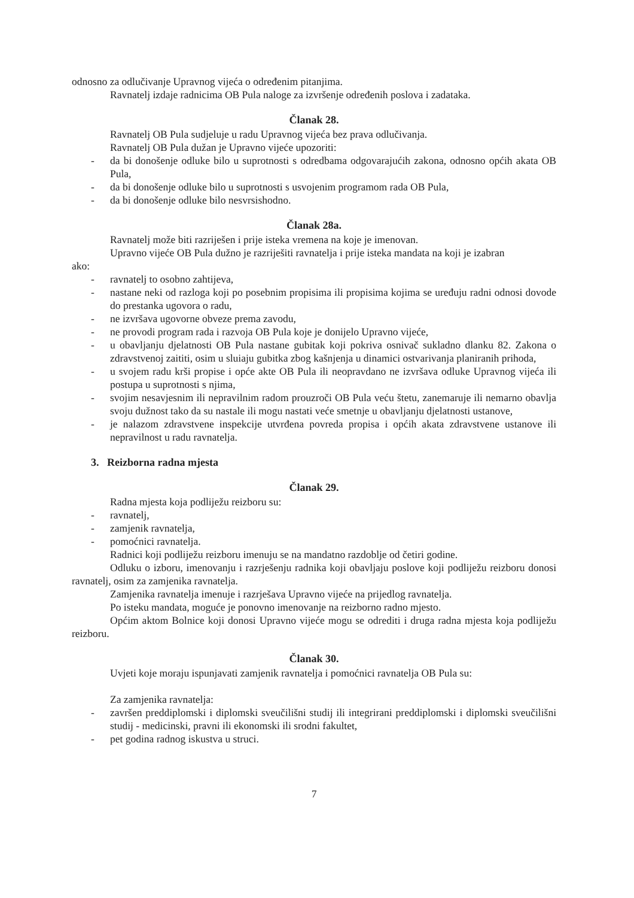odnosno za odlučivanje Upravnog vijeća o određenim pitanjima.
Ravnatelj izdaje radnicima OB Pula naloge za izvršenje određenih poslova i zadataka.
Članak 28.
Ravnatelj OB Pula sudjeluje u radu Upravnog vijeća bez prava odlučivanja.
Ravnatelj OB Pula dužan je Upravno vijeće upozoriti:
- da bi donošenje odluke bilo u suprotnosti s odredbama odgovarajućih zakona, odnosno općih akata OB Pula,
- da bi donošenje odluke bilo u suprotnosti s usvojenim programom rada OB Pula,
- da bi donošenje odluke bilo nesvrsishodno.
Članak 28a.
Ravnatelj može biti razriješen i prije isteka vremena na koje je imenovan.
Upravno vijeće OB Pula dužno je razriješiti ravnatelja i prije isteka mandata na koji je izabran
ako:
- ravnatelj to osobno zahtijeva,
- nastane neki od razloga koji po posebnim propisima ili propisima kojima se uređuju radni odnosi dovode do prestanka ugovora o radu,
- ne izvršava ugovorne obveze prema zavodu,
- ne provodi program rada i razvoja OB Pula koje je donijelo Upravno vijeće,
- u obavljanju djelatnosti OB Pula nastane gubitak koji pokriva osnivač sukladno dlanku 82. Zakona o zdravstvenoj zaititi, osim u sluiaju gubitka zbog kašnjenja u dinamici ostvarivanja planiranih prihoda,
- u svojem radu krši propise i opće akte OB Pula ili neopravdano ne izvršava odluke Upravnog vijeća ili postupa u suprotnosti s njima,
- svojim nesavjesnim ili nepravilnim radom prouzroči OB Pula veću štetu, zanemaruje ili nemarno obavlja svoju dužnost tako da su nastale ili mogu nastati veće smetnje u obavljanju djelatnosti ustanove,
- je nalazom zdravstvene inspekcije utvrđena povreda propisa i općih akata zdravstvene ustanove ili nepravilnost u radu ravnatelja.
3. Reizborna radna mjesta
Članak 29.
Radna mjesta koja podliježu reizboru su:
- ravnatelj,
- zamjenik ravnatelja,
- pomoćnici ravnatelja.
Radnici koji podliježu reizboru imenuju se na mandatno razdoblje od četiri godine.
Odluku o izboru, imenovanju i razrješenju radnika koji obavljaju poslove koji podliježu reizboru donosi ravnatelj, osim za zamjenika ravnatelja.
Zamjenika ravnatelja imenuje i razrješava Upravno vijeće na prijedlog ravnatelja.
Po isteku mandata, moguće je ponovno imenovanje na reizborno radno mjesto.
Općim aktom Bolnice koji donosi Upravno vijeće mogu se odrediti i druga radna mjesta koja podliježu reizboru.
Članak 30.
Uvjeti koje moraju ispunjavati zamjenik ravnatelja i pomoćnici ravnatelja OB Pula su:
Za zamjenika ravnatelja:
- završen preddiplomski i diplomski sveučilišni studij ili integrirani preddiplomski i diplomski sveučilišni studij - medicinski, pravni ili ekonomski ili srodni fakultet,
- pet godina radnog iskustva u struci.
7